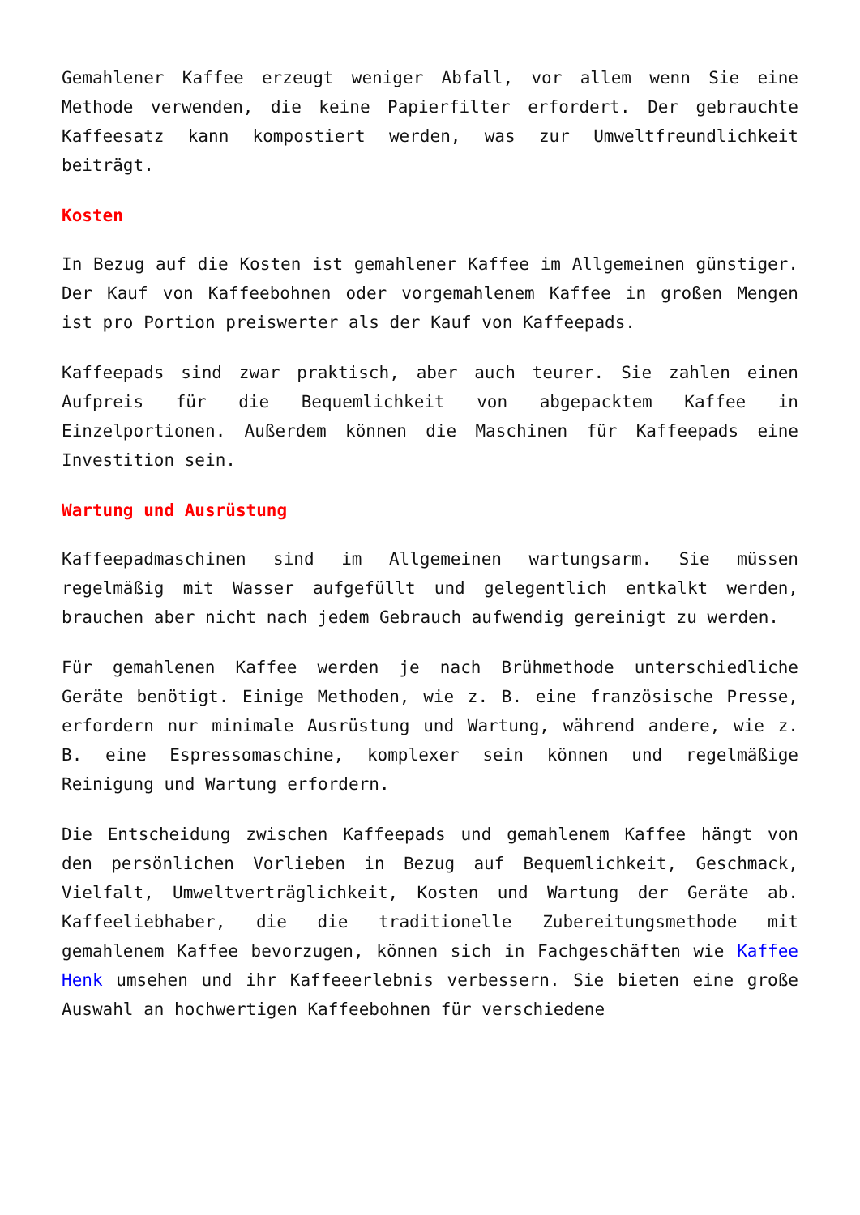Gemahlener Kaffee erzeugt weniger Abfall, vor allem wenn Sie eine Methode verwenden, die keine Papierfilter erfordert. Der gebrauchte Kaffeesatz kann kompostiert werden, was zur Umweltfreundlichkeit beiträgt.
Kosten
In Bezug auf die Kosten ist gemahlener Kaffee im Allgemeinen günstiger. Der Kauf von Kaffeebohnen oder vorgemahlenem Kaffee in großen Mengen ist pro Portion preiswerter als der Kauf von Kaffeepads.
Kaffeepads sind zwar praktisch, aber auch teurer. Sie zahlen einen Aufpreis für die Bequemlichkeit von abgepacktem Kaffee in Einzelportionen. Außerdem können die Maschinen für Kaffeepads eine Investition sein.
Wartung und Ausrüstung
Kaffeepadmaschinen sind im Allgemeinen wartungsarm. Sie müssen regelmäßig mit Wasser aufgefüllt und gelegentlich entkalkt werden, brauchen aber nicht nach jedem Gebrauch aufwendig gereinigt zu werden.
Für gemahlenen Kaffee werden je nach Brühmethode unterschiedliche Geräte benötigt. Einige Methoden, wie z. B. eine französische Presse, erfordern nur minimale Ausrüstung und Wartung, während andere, wie z. B. eine Espressomaschine, komplexer sein können und regelmäßige Reinigung und Wartung erfordern.
Die Entscheidung zwischen Kaffeepads und gemahlenem Kaffee hängt von den persönlichen Vorlieben in Bezug auf Bequemlichkeit, Geschmack, Vielfalt, Umweltverträglichkeit, Kosten und Wartung der Geräte ab. Kaffeeliebhaber, die die traditionelle Zubereitungsmethode mit gemahlenem Kaffee bevorzugen, können sich in Fachgeschäften wie Kaffee Henk umsehen und ihr Kaffeeerlebnis verbessern. Sie bieten eine große Auswahl an hochwertigen Kaffeebohnen für verschiedene